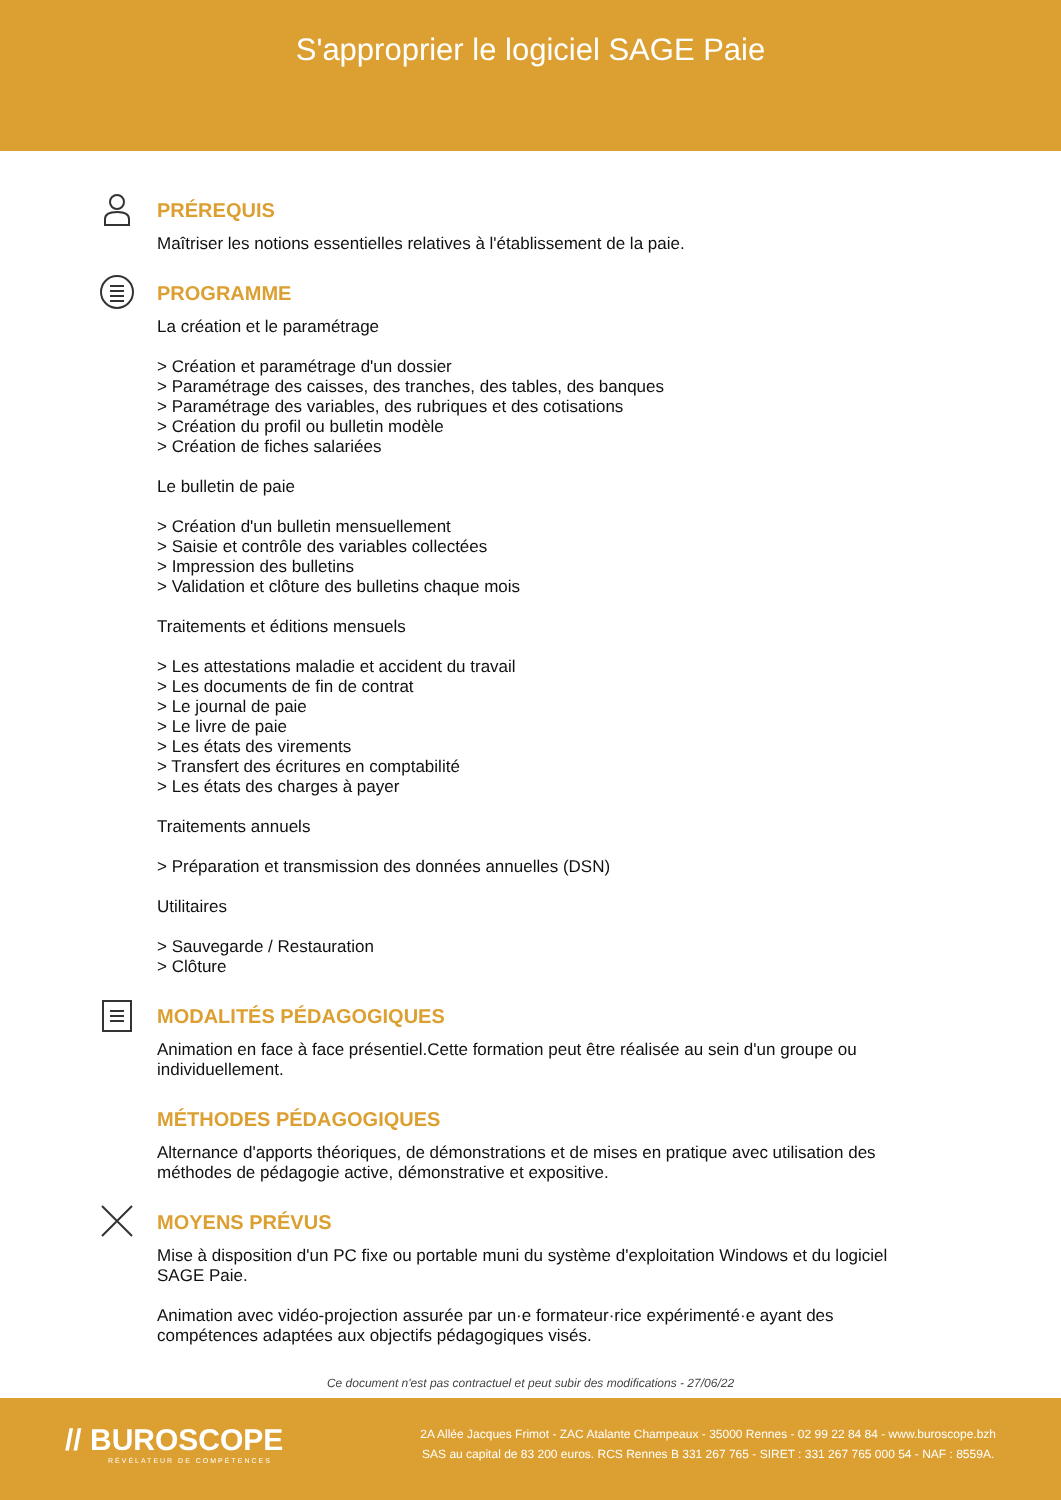S'approprier le logiciel SAGE Paie
PRÉREQUIS
Maîtriser les notions essentielles relatives à l'établissement de la paie.
PROGRAMME
La création et le paramétrage
> Création et paramétrage d'un dossier
> Paramétrage des caisses, des tranches, des tables, des banques
> Paramétrage des variables, des rubriques et des cotisations
> Création du profil ou bulletin modèle
> Création de fiches salariées
Le bulletin de paie
> Création d'un bulletin mensuellement
> Saisie et contrôle des variables collectées
> Impression des bulletins
> Validation et clôture des bulletins chaque mois
Traitements et éditions mensuels
> Les attestations maladie et accident du travail
> Les documents de fin de contrat
> Le journal de paie
> Le livre de paie
> Les états des virements
> Transfert des écritures en comptabilité
> Les états des charges à payer
Traitements annuels
> Préparation et transmission des données annuelles (DSN)
Utilitaires
> Sauvegarde / Restauration
> Clôture
MODALITÉS PÉDAGOGIQUES
Animation en face à face présentiel.Cette formation peut être réalisée au sein d'un groupe ou individuellement.
MÉTHODES PÉDAGOGIQUES
Alternance d'apports théoriques, de démonstrations et de mises en pratique avec utilisation des méthodes de pédagogie active, démonstrative et expositive.
MOYENS PRÉVUS
Mise à disposition d'un PC fixe ou portable muni du système d'exploitation Windows et du logiciel SAGE Paie.
Animation avec vidéo-projection assurée par un·e formateur·rice expérimenté·e ayant des compétences adaptées aux objectifs pédagogiques visés.
Ce document n'est pas contractuel et peut subir des modifications - 27/06/22
// BUROSCOPE
RÉVÉLATEUR DE COMPÉTENCES
2A Allée Jacques Frimot - ZAC Atalante Champeaux - 35000 Rennes - 02 99 22 84 84 - www.buroscope.bzh
SAS au capital de 83 200 euros. RCS Rennes B 331 267 765 - SIRET : 331 267 765 000 54 - NAF : 8559A.